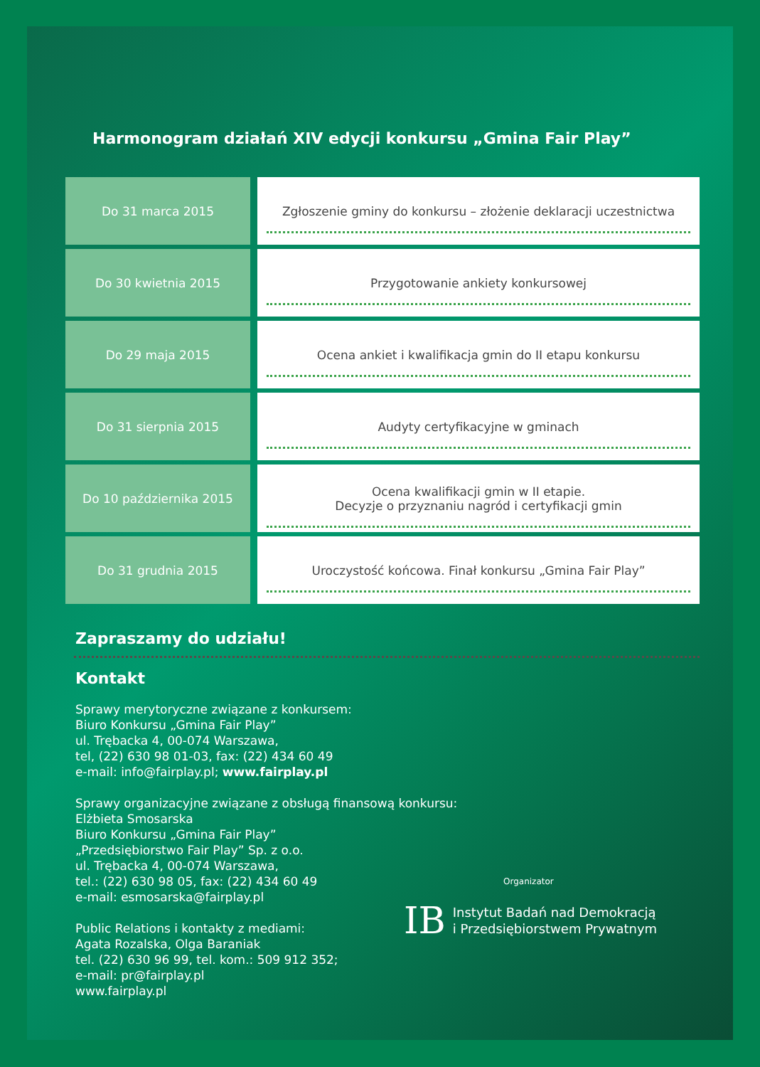Harmonogram działań XIV edycji konkursu „Gmina Fair Play”
| Do 31 marca 2015 | Zgłoszenie gminy do konkursu – złożenie deklaracji uczestnictwa |
| Do 30 kwietnia 2015 | Przygotowanie ankiety konkursowej |
| Do 29 maja 2015 | Ocena ankiet i kwalifikacja gmin do II etapu konkursu |
| Do 31 sierpnia 2015 | Audyty certyfikacyjne w gminach |
| Do 10 października 2015 | Ocena kwalifikacji gmin w II etapie. Decyzje o przyznaniu nagród i certyfikacji gmin |
| Do 31 grudnia 2015 | Uroczystość końcowa. Finał konkursu „Gmina Fair Play” |
Zapraszamy do udziału!
Kontakt
Sprawy merytoryczne związane z konkursem:
Biuro Konkursu „Gmina Fair Play”
ul. Trębacka 4, 00-074 Warszawa,
tel, (22) 630 98 01-03, fax: (22) 434 60 49
e-mail: info@fairplay.pl; www.fairplay.pl
Sprawy organizacyjne związane z obsługą finansową konkursu:
Elżbieta Smosarska
Biuro Konkursu „Gmina Fair Play”
„Przedsiębiorstwo Fair Play” Sp. z o.o.
ul. Trębacka 4, 00-074 Warszawa,
tel.: (22) 630 98 05, fax: (22) 434 60 49
e-mail: esmosarska@fairplay.pl
Public Relations i kontakty z mediami:
Agata Rozalska, Olga Baraniak
tel. (22) 630 96 99, tel. kom.: 509 912 352;
e-mail: pr@fairplay.pl
www.fairplay.pl
Organizator
IB
Instytut Badań nad Demokracją
i Przedsiębiorstwem Prywatnym